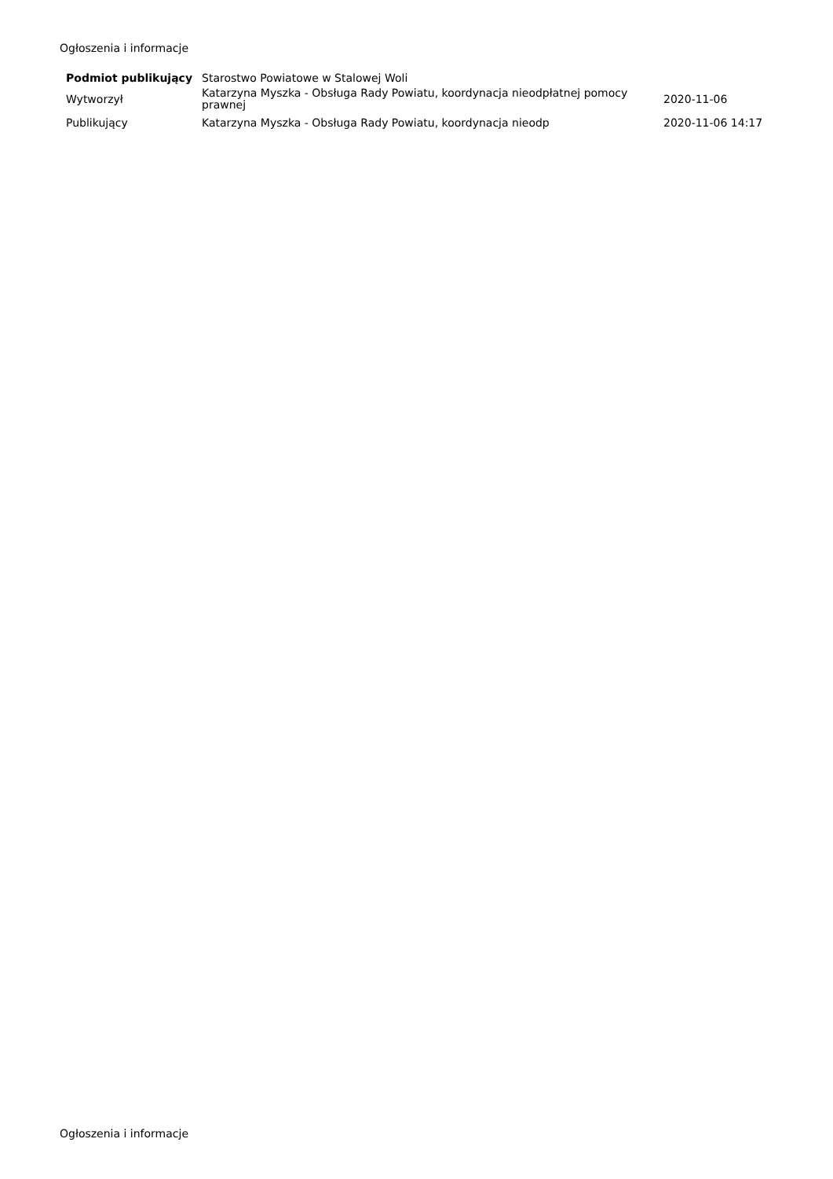Ogłoszenia i informacje
| Podmiot publikujący | Starostwo Powiatowe w Stalowej Woli | |
| Wytworzył | Katarzyna Myszka - Obsługa Rady Powiatu, koordynacja nieodpłatnej pomocy prawnej | 2020-11-06 |
| Publikujący | Katarzyna Myszka - Obsługa Rady Powiatu, koordynacja nieodp | 2020-11-06 14:17 |
Ogłoszenia i informacje